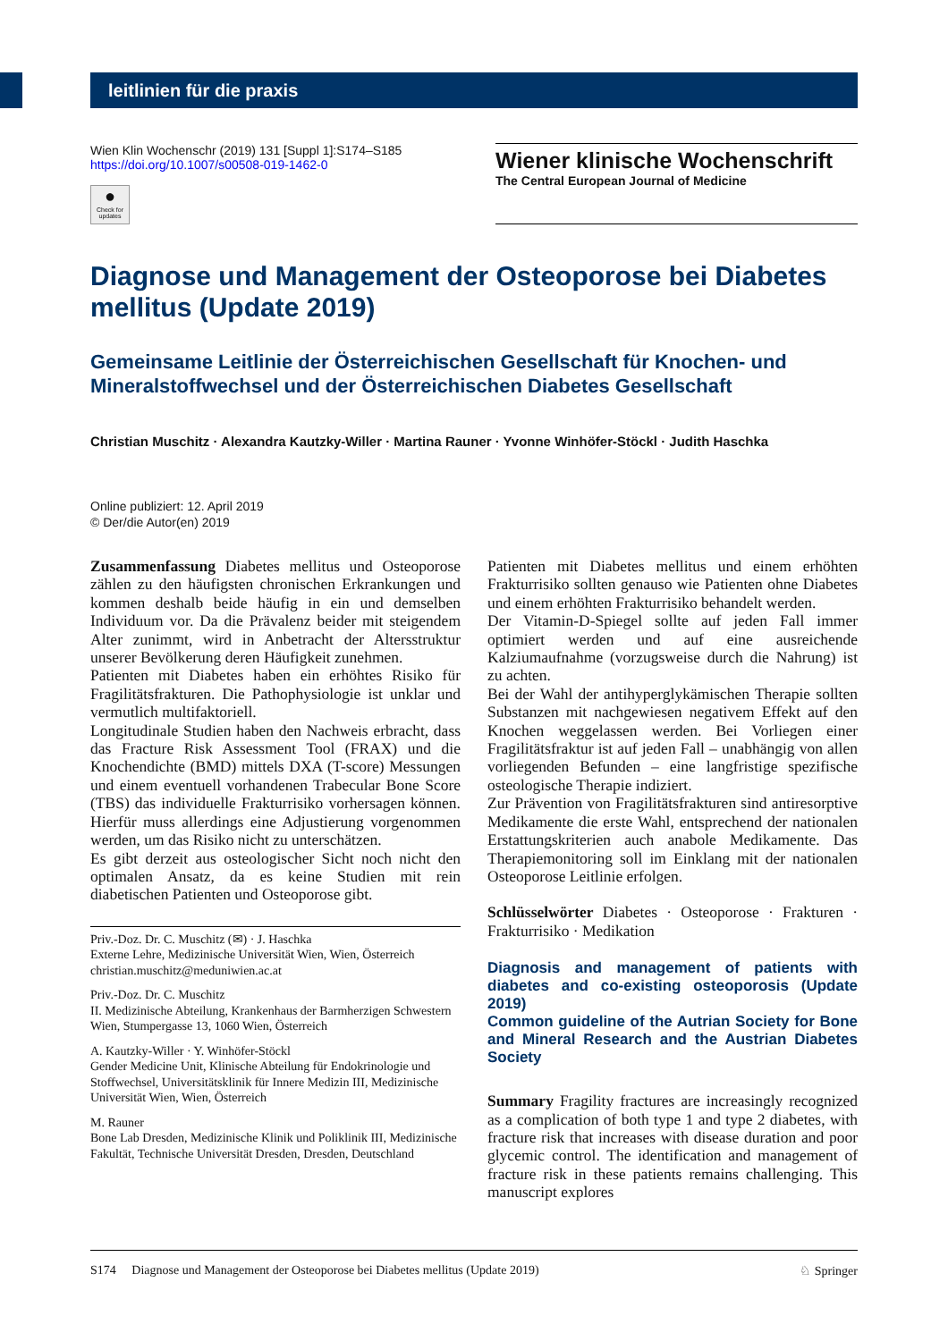leitlinien für die praxis
Wien Klin Wochenschr (2019) 131 [Suppl 1]:S174–S185
https://doi.org/10.1007/s00508-019-1462-0
●
Check for updates
Wiener klinische Wochenschrift
The Central European Journal of Medicine
Diagnose und Management der Osteoporose bei Diabetes mellitus (Update 2019)
Gemeinsame Leitlinie der Österreichischen Gesellschaft für Knochen- und Mineralstoffwechsel und der Österreichischen Diabetes Gesellschaft
Christian Muschitz · Alexandra Kautzky-Willer · Martina Rauner · Yvonne Winhöfer-Stöckl · Judith Haschka
Online publiziert: 12. April 2019
© Der/die Autor(en) 2019
Zusammenfassung Diabetes mellitus und Osteoporose zählen zu den häufigsten chronischen Erkrankungen und kommen deshalb beide häufig in ein und demselben Individuum vor. Da die Prävalenz beider mit steigendem Alter zunimmt, wird in Anbetracht der Altersstruktur unserer Bevölkerung deren Häufigkeit zunehmen.
Patienten mit Diabetes haben ein erhöhtes Risiko für Fragilitätsfrakturen. Die Pathophysiologie ist unklar und vermutlich multifaktoriell.
Longitudinale Studien haben den Nachweis erbracht, dass das Fracture Risk Assessment Tool (FRAX) und die Knochendichte (BMD) mittels DXA (T-score) Messungen und einem eventuell vorhandenen Trabecular Bone Score (TBS) das individuelle Frakturrisiko vorhersagen können. Hierfür muss allerdings eine Adjustierung vorgenommen werden, um das Risiko nicht zu unterschätzen.
Es gibt derzeit aus osteologischer Sicht noch nicht den optimalen Ansatz, da es keine Studien mit rein diabetischen Patienten und Osteoporose gibt.
Priv.-Doz. Dr. C. Muschitz (✉) · J. Haschka
Externe Lehre, Medizinische Universität Wien, Wien, Österreich
christian.muschitz@meduniwien.ac.at
Priv.-Doz. Dr. C. Muschitz
II. Medizinische Abteilung, Krankenhaus der Barmherzigen Schwestern Wien, Stumpergasse 13, 1060 Wien, Österreich
A. Kautzky-Willer · Y. Winhöfer-Stöckl
Gender Medicine Unit, Klinische Abteilung für Endokrinologie und Stoffwechsel, Universitätsklinik für Innere Medizin III, Medizinische Universität Wien, Wien, Österreich
M. Rauner
Bone Lab Dresden, Medizinische Klinik und Poliklinik III, Medizinische Fakultät, Technische Universität Dresden, Dresden, Deutschland
Patienten mit Diabetes mellitus und einem erhöhten Frakturrisiko sollten genauso wie Patienten ohne Diabetes und einem erhöhten Frakturrisiko behandelt werden.
Der Vitamin-D-Spiegel sollte auf jeden Fall immer optimiert werden und auf eine ausreichende Kalziumaufnahme (vorzugsweise durch die Nahrung) ist zu achten.
Bei der Wahl der antihyperglykämischen Therapie sollten Substanzen mit nachgewiesen negativem Effekt auf den Knochen weggelassen werden. Bei Vorliegen einer Fragilitätsfraktur ist auf jeden Fall – unabhängig von allen vorliegenden Befunden – eine langfristige spezifische osteologische Therapie indiziert.
Zur Prävention von Fragilitätsfrakturen sind antiresorptive Medikamente die erste Wahl, entsprechend der nationalen Erstattungskriterien auch anabole Medikamente. Das Therapiemonitoring soll im Einklang mit der nationalen Osteoporose Leitlinie erfolgen.
Schlüsselwörter Diabetes · Osteoporose · Frakturen · Frakturrisiko · Medikation
Diagnosis and management of patients with diabetes and co-existing osteoporosis (Update 2019)
Common guideline of the Autrian Society for Bone and Mineral Research and the Austrian Diabetes Society
Summary Fragility fractures are increasingly recognized as a complication of both type 1 and type 2 diabetes, with fracture risk that increases with disease duration and poor glycemic control. The identification and management of fracture risk in these patients remains challenging. This manuscript explores
S174 Diagnose und Management der Osteoporose bei Diabetes mellitus (Update 2019) ♘ Springer